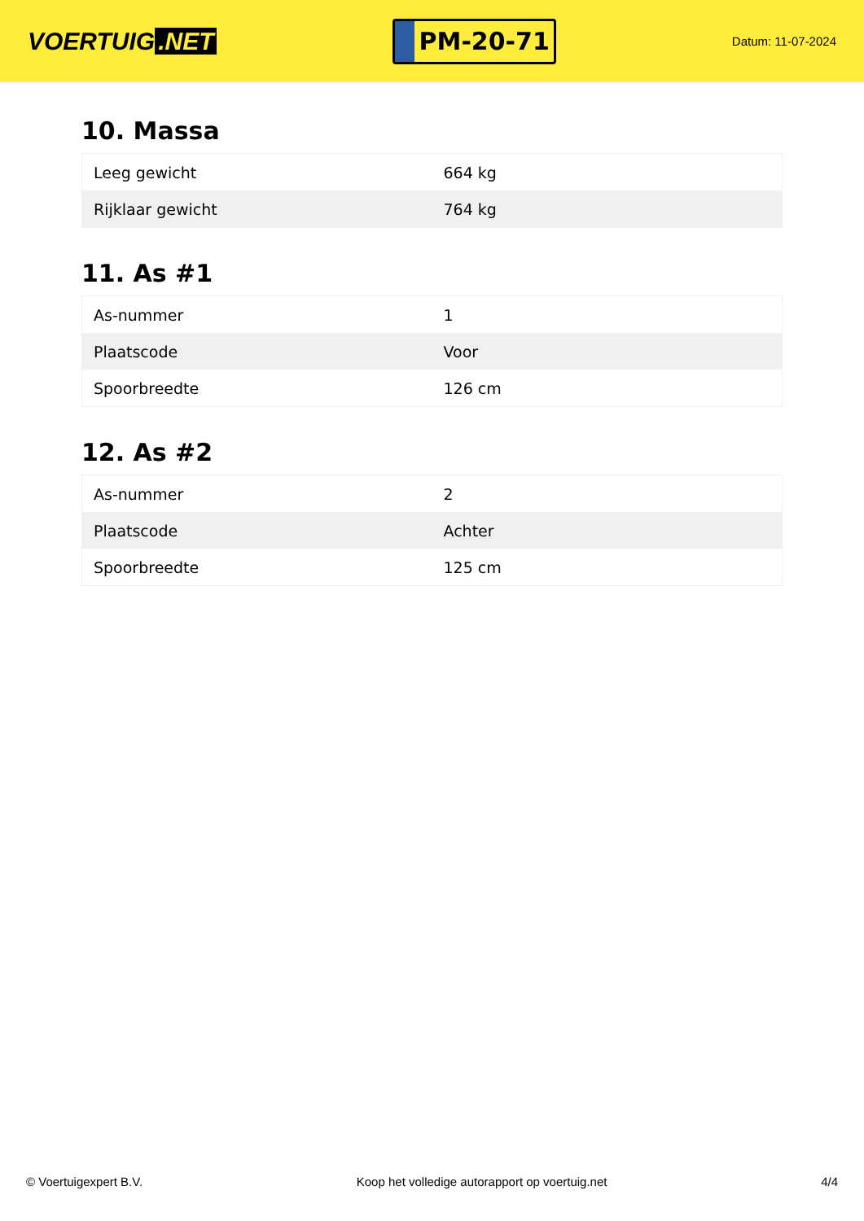VOERTUIG.NET
PM-20-71
Datum: 11-07-2024
10. Massa
| Leeg gewicht | 664 kg |
| Rijklaar gewicht | 764 kg |
11. As #1
| As-nummer | 1 |
| Plaatscode | Voor |
| Spoorbreedte | 126 cm |
12. As #2
| As-nummer | 2 |
| Plaatscode | Achter |
| Spoorbreedte | 125 cm |
© Voertuigexpert B.V. Koop het volledige autorapport op voertuig.net 4/4